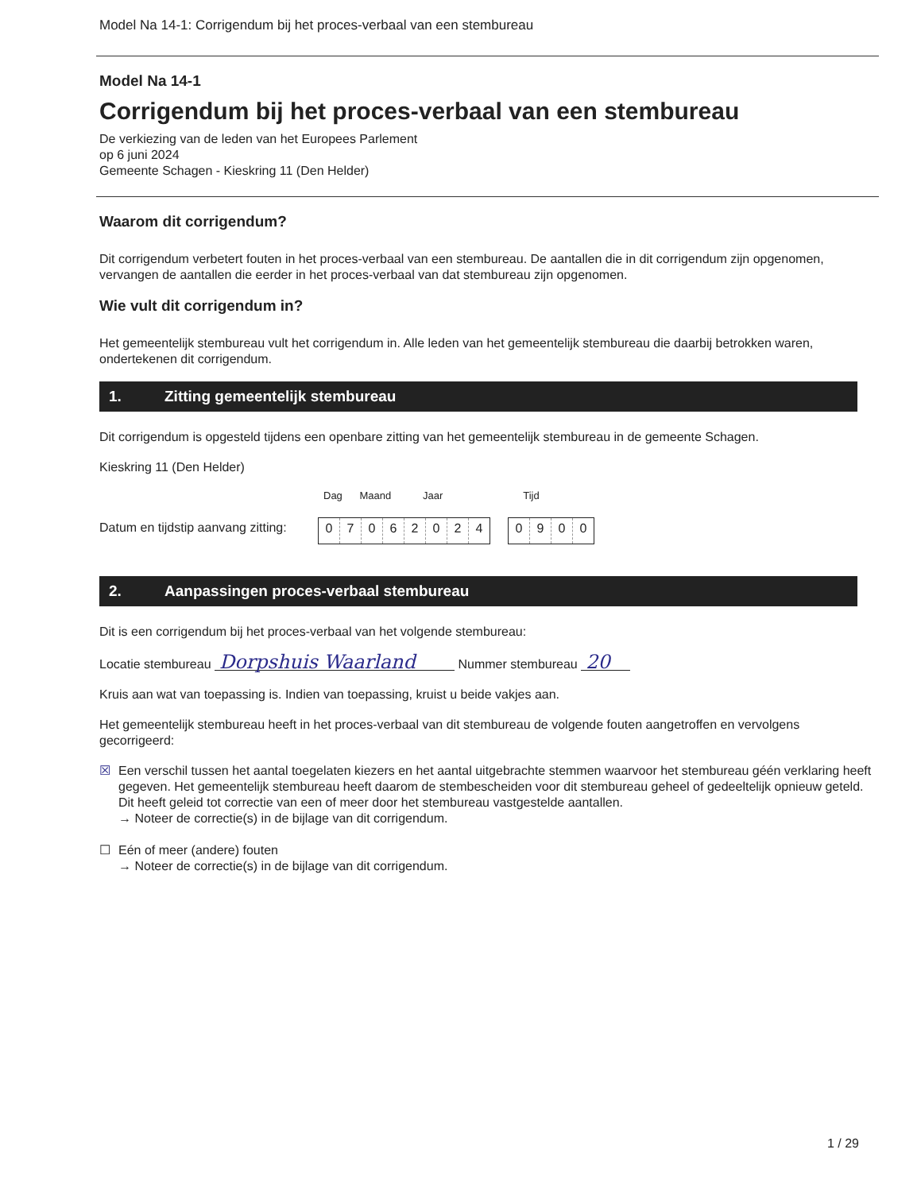Model Na 14-1: Corrigendum bij het proces-verbaal van een stembureau
Model Na 14-1
Corrigendum bij het proces-verbaal van een stembureau
De verkiezing van de leden van het Europees Parlement
op 6 juni 2024
Gemeente Schagen - Kieskring 11 (Den Helder)
Waarom dit corrigendum?
Dit corrigendum verbetert fouten in het proces-verbaal van een stembureau. De aantallen die in dit corrigendum zijn opgenomen, vervangen de aantallen die eerder in het proces-verbaal van dat stembureau zijn opgenomen.
Wie vult dit corrigendum in?
Het gemeentelijk stembureau vult het corrigendum in. Alle leden van het gemeentelijk stembureau die daarbij betrokken waren, ondertekenen dit corrigendum.
1. Zitting gemeentelijk stembureau
Dit corrigendum is opgesteld tijdens een openbare zitting van het gemeentelijk stembureau in de gemeente Schagen.
Kieskring 11 (Den Helder)
Dag Maand Jaar Tijd
Datum en tijdstip aanvang zitting:
0 7 0 6 2 0 2 4
0 9 0 0
2. Aanpassingen proces-verbaal stembureau
Dit is een corrigendum bij het proces-verbaal van het volgende stembureau:
Locatie stembureau Dorpshuis Waarland Nummer stembureau 20
Kruis aan wat van toepassing is. Indien van toepassing, kruist u beide vakjes aan.
Het gemeentelijk stembureau heeft in het proces-verbaal van dit stembureau de volgende fouten aangetroffen en vervolgens gecorrigeerd:
☒ Een verschil tussen het aantal toegelaten kiezers en het aantal uitgebrachte stemmen waarvoor het stembureau géén verklaring heeft gegeven. Het gemeentelijk stembureau heeft daarom de stembescheiden voor dit stembureau geheel of gedeeltelijk opnieuw geteld. Dit heeft geleid tot correctie van een of meer door het stembureau vastgestelde aantallen.
→ Noteer de correctie(s) in de bijlage van dit corrigendum.
☐ Eén of meer (andere) fouten
→ Noteer de correctie(s) in de bijlage van dit corrigendum.
1 / 29